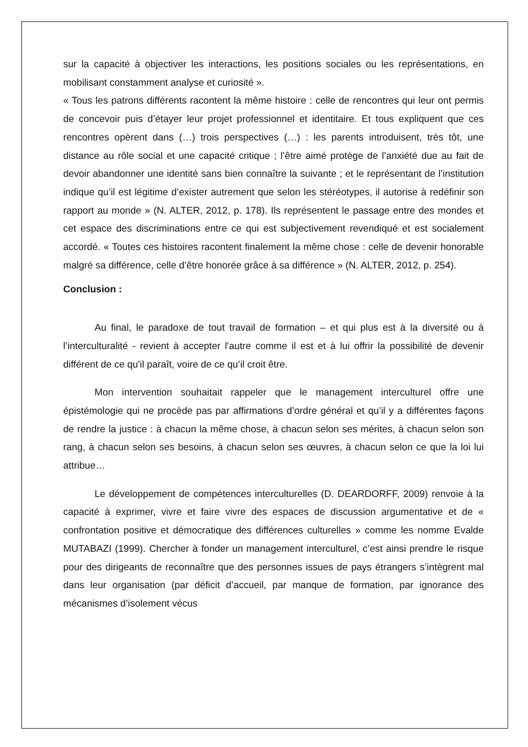sur la capacité à objectiver les interactions, les positions sociales ou les représentations, en mobilisant constamment analyse et curiosité ».
« Tous les patrons différents racontent la même histoire : celle de rencontres qui leur ont permis de concevoir puis d’étayer leur projet professionnel et identitaire. Et tous expliquent que ces rencontres opèrent dans (…) trois perspectives (…) : les parents introduisent, très tôt, une distance au rôle social et une capacité critique ; l’être aimé protège de l’anxiété due au fait de devoir abandonner une identité sans bien connaître la suivante ; et le représentant de l’institution indique qu’il est légitime d’exister autrement que selon les stéréotypes, il autorise à redéfinir son rapport au monde » (N. ALTER, 2012, p. 178). Ils représentent le passage entre des mondes et cet espace des discriminations entre ce qui est subjectivement revendiqué et est socialement accordé. « Toutes ces histoires racontent finalement la même chose : celle de devenir honorable malgré sa différence, celle d’être honorée grâce à sa différence » (N. ALTER, 2012, p. 254).
Conclusion :
Au final, le paradoxe de tout travail de formation – et qui plus est à la diversité ou à l’interculturalité - revient à accepter l'autre comme il est et à lui offrir la possibilité de devenir différent de ce qu'il paraît, voire de ce qu’il croit être.
Mon intervention souhaitait rappeler que le management interculturel offre une épistémologie qui ne procède pas par affirmations d’ordre général et qu’il y a différentes façons de rendre la justice : à chacun la même chose, à chacun selon ses mérites, à chacun selon son rang, à chacun selon ses besoins, à chacun selon ses œuvres, à chacun selon ce que la loi lui attribue…
Le développement de compétences interculturelles (D. DEARDORFF, 2009) renvoie à la capacité à exprimer, vivre et faire vivre des espaces de discussion argumentative et de « confrontation positive et démocratique des différences culturelles » comme les nomme Evalde MUTABAZI (1999). Chercher à fonder un management interculturel, c’est ainsi prendre le risque pour des dirigeants de reconnaître que des personnes issues de pays étrangers s’intègrent mal dans leur organisation (par déficit d’accueil, par manque de formation, par ignorance des mécanismes d’isolement vécus